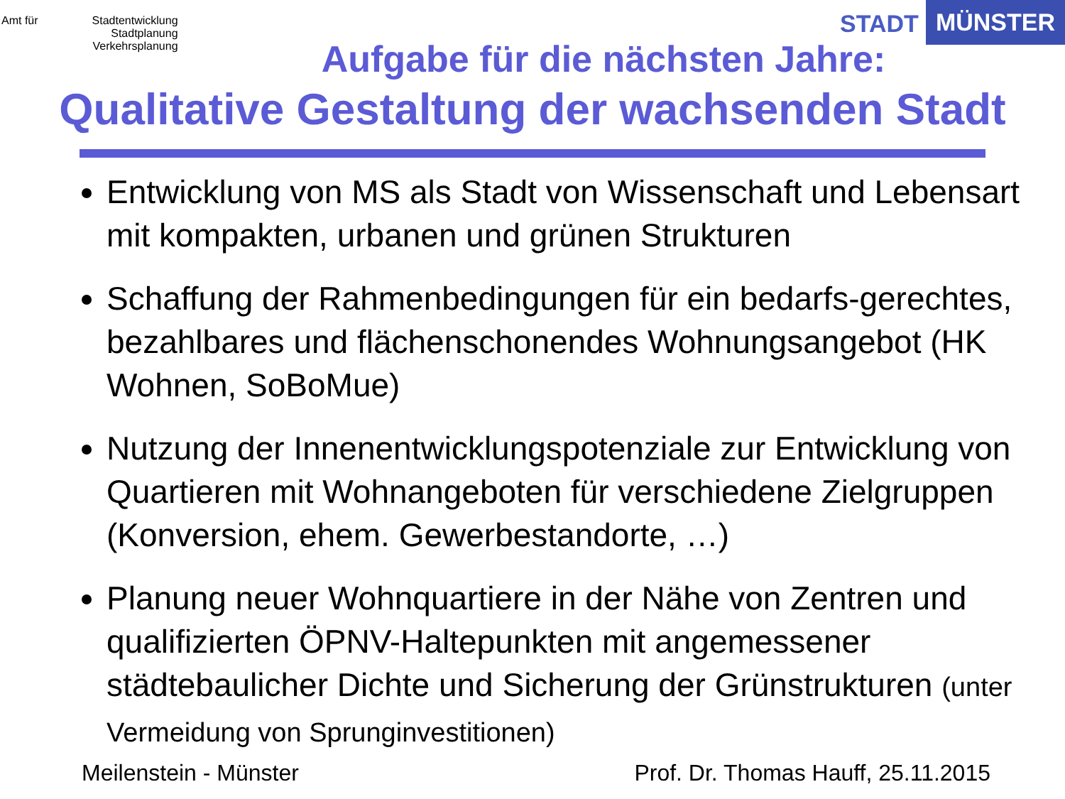Amt für Stadtentwicklung
Stadtplanung
Verkehrsplanung
STADT MÜNSTER
Aufgabe für die nächsten Jahre:
Qualitative Gestaltung der wachsenden Stadt
Entwicklung von MS als Stadt von Wissenschaft und Lebensart mit kompakten, urbanen und grünen Strukturen
Schaffung der Rahmenbedingungen für ein bedarfs-gerechtes, bezahlbares und flächenschonendes Wohnungsangebot (HK Wohnen, SoBoMue)
Nutzung der Innenentwicklungspotenziale zur Entwicklung von Quartieren mit Wohnangeboten für verschiedene Zielgruppen (Konversion, ehem. Gewerbestandorte, …)
Planung neuer Wohnquartiere in der Nähe von Zentren und qualifizierten ÖPNV-Haltepunkten mit angemessener städtebaulicher Dichte und Sicherung der Grünstrukturen (unter Vermeidung von Sprunginvestitionen)
Meilenstein - Münster Prof. Dr. Thomas Hauff, 25.11.2015